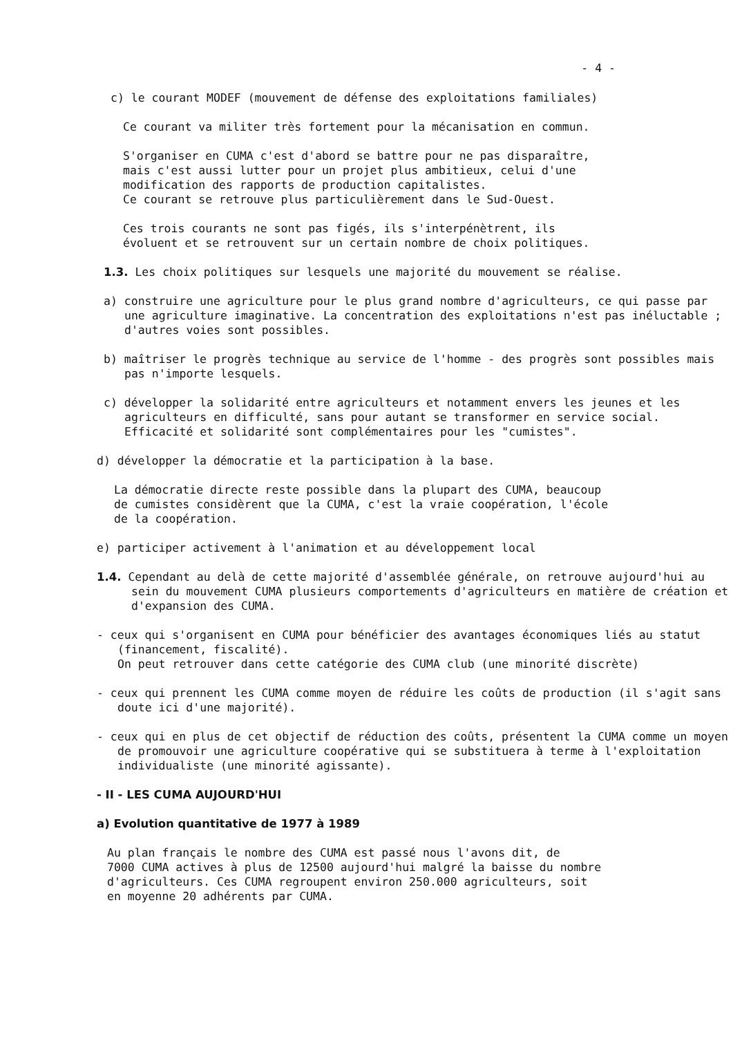- 4 -
c) le courant MODEF (mouvement de défense des exploitations familiales)
Ce courant va militer très fortement pour la mécanisation en commun.
S'organiser en CUMA c'est d'abord se battre pour ne pas disparaître,
mais c'est aussi lutter pour un projet plus ambitieux, celui d'une
modification des rapports de production capitalistes.
Ce courant se retrouve plus particulièrement dans le Sud-Ouest.
Ces trois courants ne sont pas figés, ils s'interpénètrent, ils
évoluent et se retrouvent sur un certain nombre de choix politiques.
1.3. Les choix politiques sur lesquels une majorité du mouvement se réalise.
a) construire une agriculture pour le plus grand nombre d'agriculteurs, ce qui passe par une agriculture imaginative. La concentration des exploitations n'est pas inéluctable ; d'autres voies sont possibles.
b) maîtriser le progrès technique au service de l'homme - des progrès sont possibles mais pas n'importe lesquels.
c) développer la solidarité entre agriculteurs et notamment envers les jeunes et les agriculteurs en difficulté, sans pour autant se transformer en service social. Efficacité et solidarité sont complémentaires pour les "cumistes".
d) développer la démocratie et la participation à la base.
La démocratie directe reste possible dans la plupart des CUMA, beaucoup
de cumistes considèrent que la CUMA, c'est la vraie coopération, l'école
de la coopération.
e) participer activement à l'animation et au développement local
1.4. Cependant au delà de cette majorité d'assemblée générale, on retrouve aujourd'hui au sein du mouvement CUMA plusieurs comportements d'agriculteurs en matière de création et d'expansion des CUMA.
- ceux qui s'organisent en CUMA pour bénéficier des avantages économiques liés au statut (financement, fiscalité).
On peut retrouver dans cette catégorie des CUMA club (une minorité discrète)
- ceux qui prennent les CUMA comme moyen de réduire les coûts de production (il s'agit sans doute ici d'une majorité).
- ceux qui en plus de cet objectif de réduction des coûts, présentent la CUMA comme un moyen de promouvoir une agriculture coopérative qui se substituera à terme à l'exploitation individualiste (une minorité agissante).
- II - LES CUMA AUJOURD'HUI
a) Evolution quantitative de 1977 à 1989
Au plan français le nombre des CUMA est passé nous l'avons dit, de
7000 CUMA actives à plus de 12500 aujourd'hui malgré la baisse du nombre
d'agriculteurs. Ces CUMA regroupent environ 250.000 agriculteurs, soit
en moyenne 20 adhérents par CUMA.